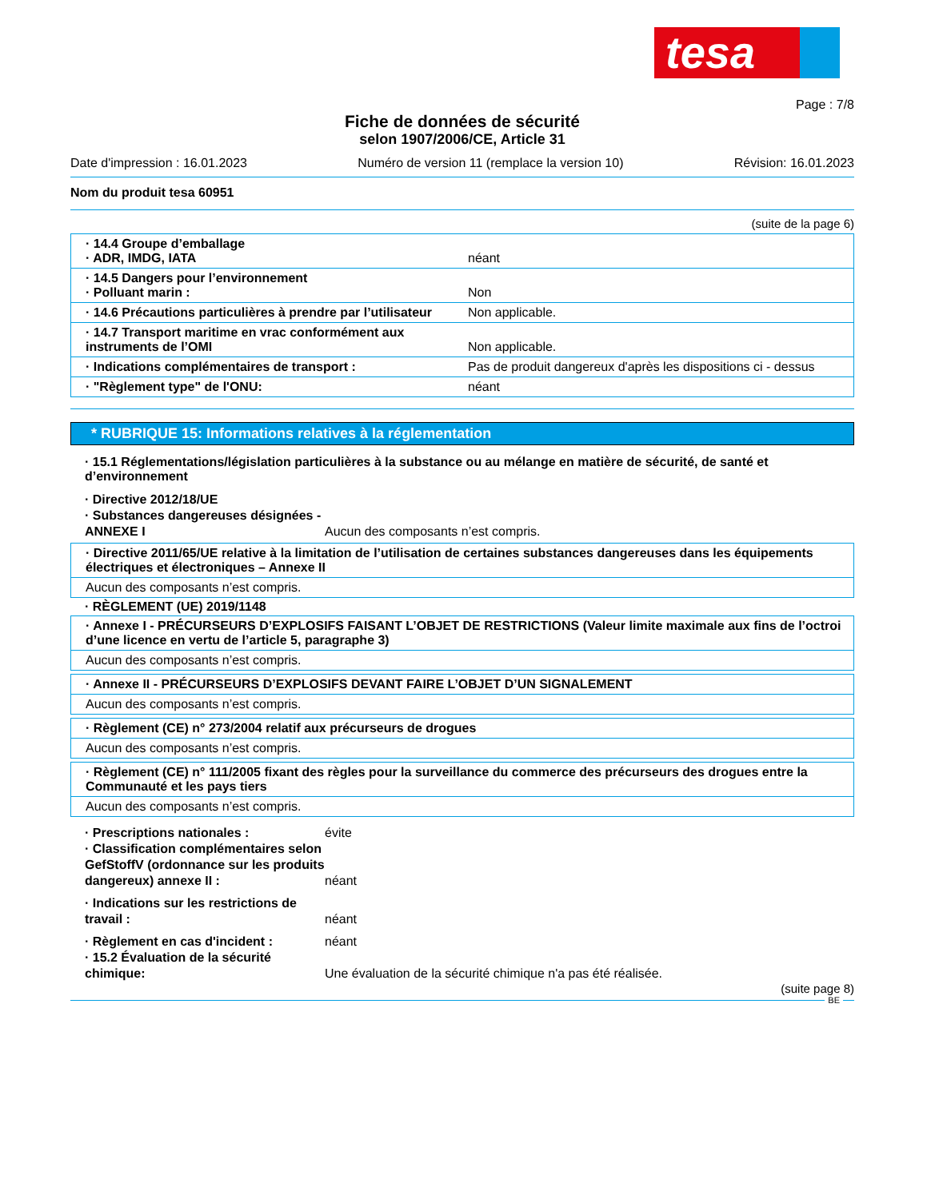tesa
Page : 7/8
Fiche de données de sécurité
selon 1907/2006/CE, Article 31
Date d'impression : 16.01.2023 Numéro de version 11 (remplace la version 10) Révision: 16.01.2023
Nom du produit tesa 60951
(suite de la page 6)
| · 14.4 Groupe d’emballage · ADR, IMDG, IATA | néant |
| · 14.5 Dangers pour l’environnement · Polluant marin : | Non |
| · 14.6 Précautions particulières à prendre par l’utilisateur | Non applicable. |
| · 14.7 Transport maritime en vrac conformément aux instruments de l’OMI | Non applicable. |
| · Indications complémentaires de transport : | Pas de produit dangereux d'après les dispositions ci - dessus |
| · "Règlement type" de l'ONU: | néant |
* RUBRIQUE 15: Informations relatives à la réglementation
· 15.1 Réglementations/législation particulières à la substance ou au mélange en matière de sécurité, de santé et d’environnement
· Directive 2012/18/UE
· Substances dangereuses désignées - ANNEXE I Aucun des composants n’est compris.
| · Directive 2011/65/UE relative à la limitation de l’utilisation de certaines substances dangereuses dans les équipements électriques et électroniques – Annexe II |
| Aucun des composants n’est compris. |
· RÈGLEMENT (UE) 2019/1148
| · Annexe I - PRÉCURSEURS D’EXPLOSIFS FAISANT L’OBJET DE RESTRICTIONS (Valeur limite maximale aux fins de l’octroi d’une licence en vertu de l’article 5, paragraphe 3) |
| Aucun des composants n’est compris. |
| · Annexe II - PRÉCURSEURS D’EXPLOSIFS DEVANT FAIRE L’OBJET D’UN SIGNALEMENT |
| Aucun des composants n’est compris. |
| · Règlement (CE) n° 273/2004 relatif aux précurseurs de drogues |
| Aucun des composants n’est compris. |
| · Règlement (CE) n° 111/2005 fixant des règles pour la surveillance du commerce des précurseurs des drogues entre la Communauté et les pays tiers |
| Aucun des composants n’est compris. |
· Prescriptions nationales : évite
· Classification complémentaires selon GefStoffV (ordonnance sur les produits dangereux) annexe II : néant
· Indications sur les restrictions de travail : néant
· Règlement en cas d'incident : néant
· 15.2 Évaluation de la sécurité chimique: Une évaluation de la sécurité chimique n'a pas été réalisée.
(suite page 8)
BE